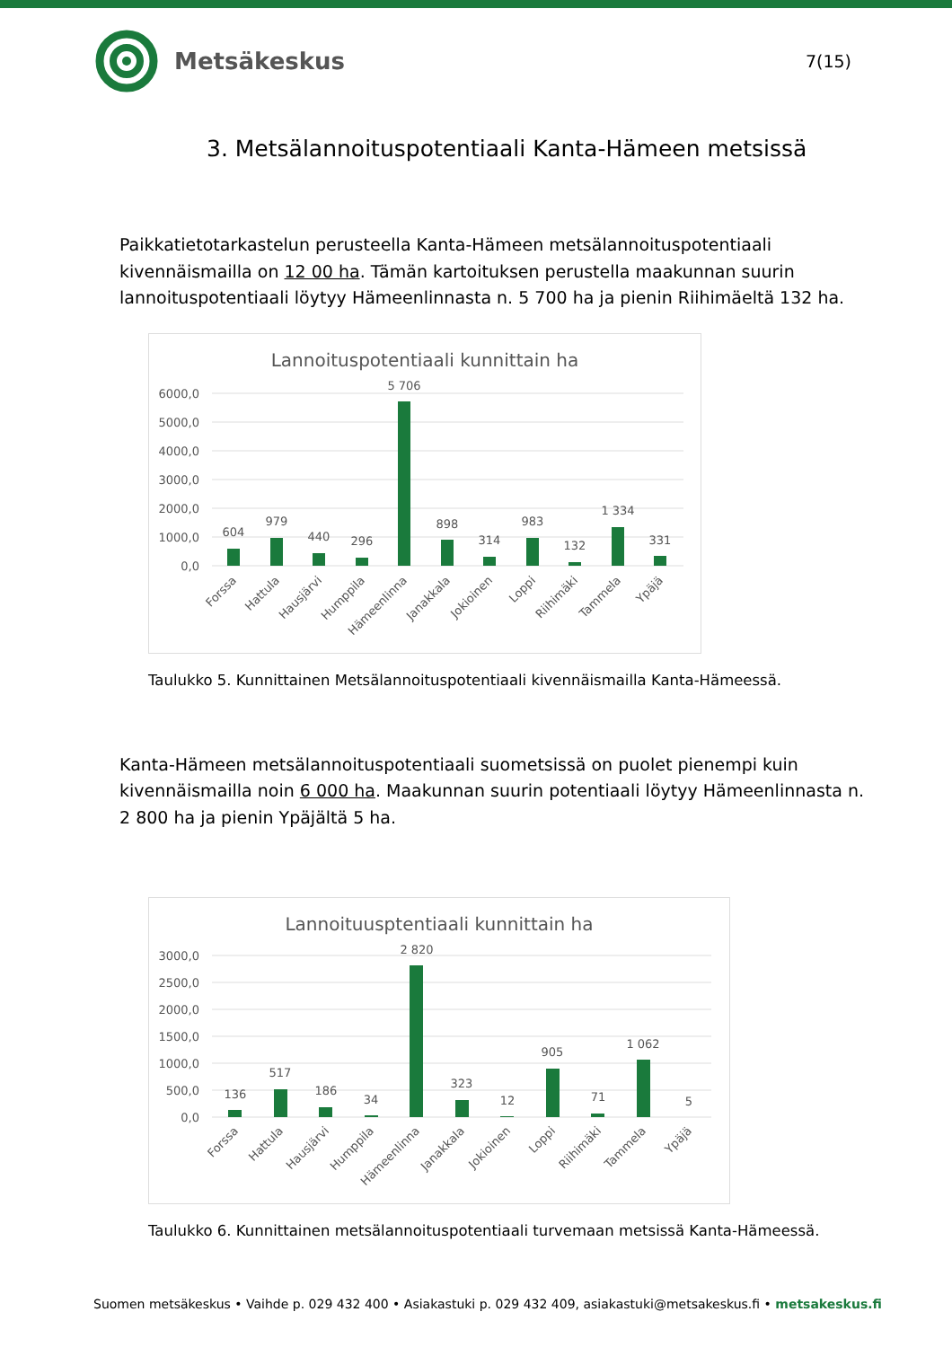Metsäkeskus
7(15)
3. Metsälannoituspotentiaali Kanta-Hämeen metsissä
Paikkatietotarkastelun perusteella Kanta-Hämeen metsälannoituspotentiaali kivennäismailla on 12 00 ha. Tämän kartoituksen perustella maakunnan suurin lannoituspotentiaali löytyy Hämeenlinnasta n. 5 700 ha ja pienin Riihimäeltä 132 ha.
Lannoituspotentiaali kunnittain ha
6000,0
5000,0
4000,0
3000,0
2000,0
1000,0
0,0
604
979
440
296
5 706
898
314
983
132
1 334
331
Forssa
Hattula
Hausjärvi
Humppila
Hämeenlinna
Janakkala
Jokioinen
Loppi
Riihimäki
Tammela
Ypäjä
Taulukko 5. Kunnittainen Metsälannoituspotentiaali kivennäismailla Kanta-Hämeessä.
Kanta-Hämeen metsälannoituspotentiaali suometsissä on puolet pienempi kuin kivennäismailla noin 6 000 ha. Maakunnan suurin potentiaali löytyy Hämeenlinnasta n. 2 800 ha ja pienin Ypäjältä 5 ha.
Lannoituusptentiaali kunnittain ha
3000,0
2500,0
2000,0
1500,0
1000,0
500,0
0,0
136
517
186
34
2 820
323
12
905
71
1 062
5
Forssa
Hattula
Hausjärvi
Humppila
Hämeenlinna
Janakkala
Jokioinen
Loppi
Riihimäki
Tammela
Ypäjä
Taulukko 6. Kunnittainen metsälannoituspotentiaali turvemaan metsissä Kanta-Hämeessä.
Suomen metsäkeskus • Vaihde p. 029 432 400 • Asiakastuki p. 029 432 409, asiakastuki@metsakeskus.fi • metsakeskus.fi